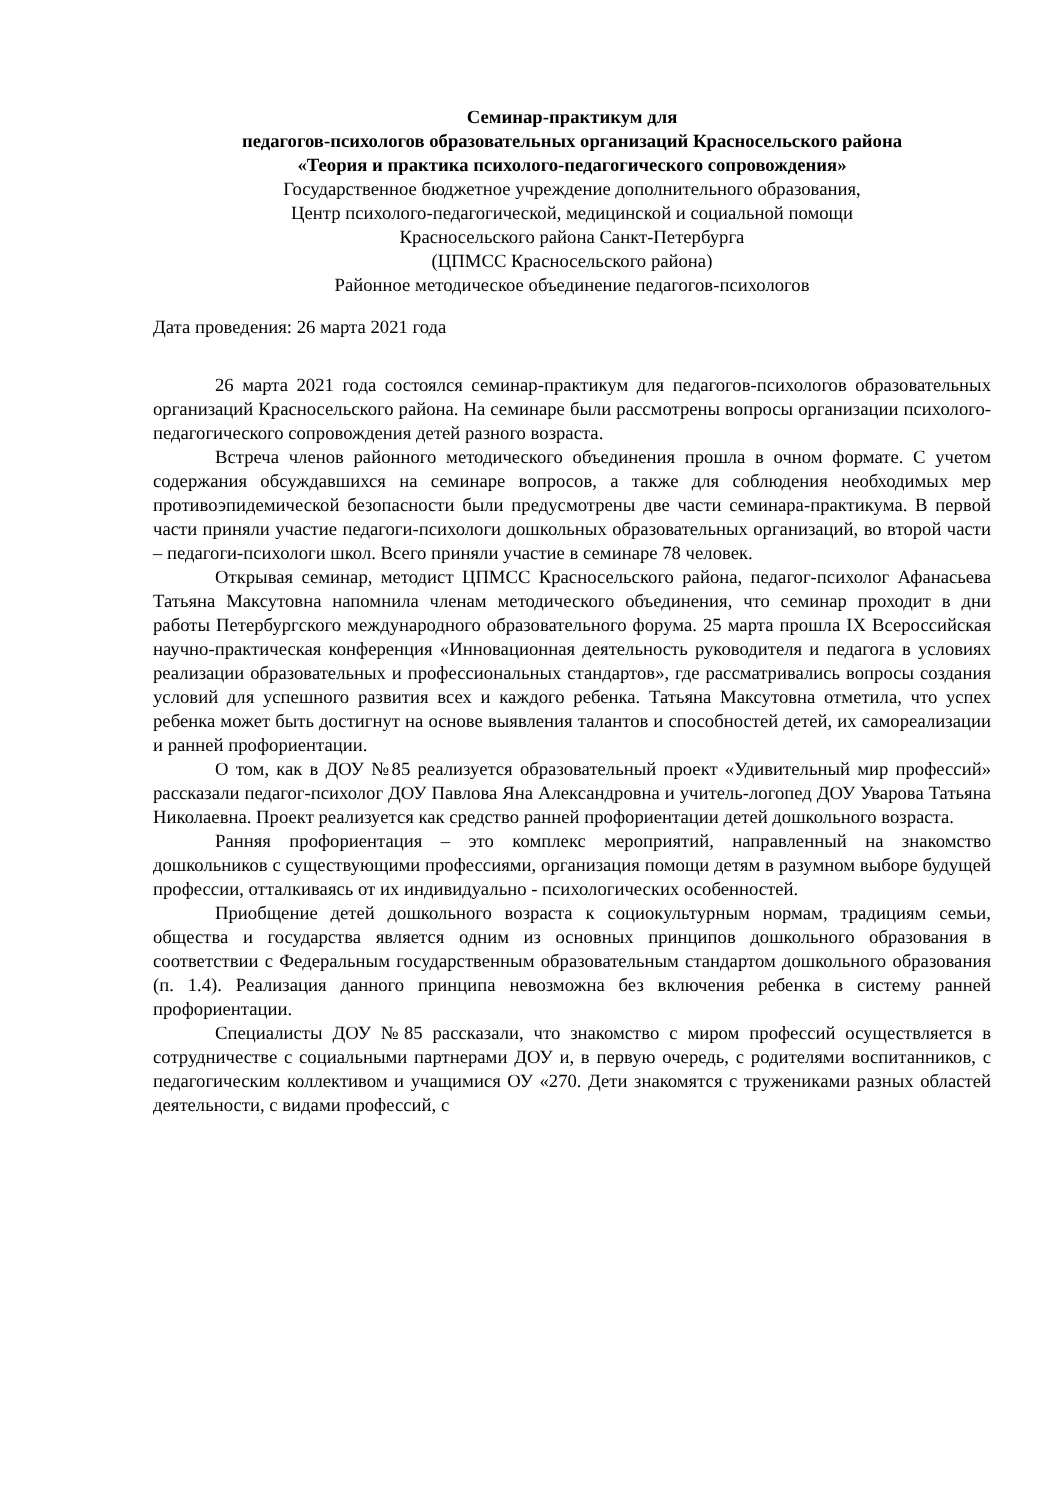Семинар-практикум для
педагогов-психологов образовательных организаций Красносельского района
«Теория и практика психолого-педагогического сопровождения»
Государственное бюджетное учреждение дополнительного образования,
Центр психолого-педагогической, медицинской и социальной помощи
Красносельского района Санкт-Петербурга
(ЦПМСС Красносельского района)
Районное методическое объединение педагогов-психологов
Дата проведения: 26 марта 2021 года
26 марта 2021 года состоялся семинар-практикум для педагогов-психологов образовательных организаций Красносельского района. На семинаре были рассмотрены вопросы организации психолого-педагогического сопровождения детей разного возраста.
Встреча членов районного методического объединения прошла в очном формате. С учетом содержания обсуждавшихся на семинаре вопросов, а также для соблюдения необходимых мер противоэпидемической безопасности были предусмотрены две части семинара-практикума. В первой части приняли участие педагоги-психологи дошкольных образовательных организаций, во второй части – педагоги-психологи школ. Всего приняли участие в семинаре 78 человек.
Открывая семинар, методист ЦПМСС Красносельского района, педагог-психолог Афанасьева Татьяна Максутовна напомнила членам методического объединения, что семинар проходит в дни работы Петербургского международного образовательного форума. 25 марта прошла IX Всероссийская научно-практическая конференция «Инновационная деятельность руководителя и педагога в условиях реализации образовательных и профессиональных стандартов», где рассматривались вопросы создания условий для успешного развития всех и каждого ребенка. Татьяна Максутовна отметила, что успех ребенка может быть достигнут на основе выявления талантов и способностей детей, их самореализации и ранней профориентации.
О том, как в ДОУ №85 реализуется образовательный проект «Удивительный мир профессий» рассказали педагог-психолог ДОУ Павлова Яна Александровна и учитель-логопед ДОУ Уварова Татьяна Николаевна. Проект реализуется как средство ранней профориентации детей дошкольного возраста.
Ранняя профориентация – это комплекс мероприятий, направленный на знакомство дошкольников с существующими профессиями, организация помощи детям в разумном выборе будущей профессии, отталкиваясь от их индивидуально - психологических особенностей.
Приобщение детей дошкольного возраста к социокультурным нормам, традициям семьи, общества и государства является одним из основных принципов дошкольного образования в соответствии с Федеральным государственным образовательным стандартом дошкольного образования (п. 1.4). Реализация данного принципа невозможна без включения ребенка в систему ранней профориентации.
Специалисты ДОУ №85 рассказали, что знакомство с миром профессий осуществляется в сотрудничестве с социальными партнерами ДОУ и, в первую очередь, с родителями воспитанников, с педагогическим коллективом и учащимися ОУ «270. Дети знакомятся с тружениками разных областей деятельности, с видами профессий, с